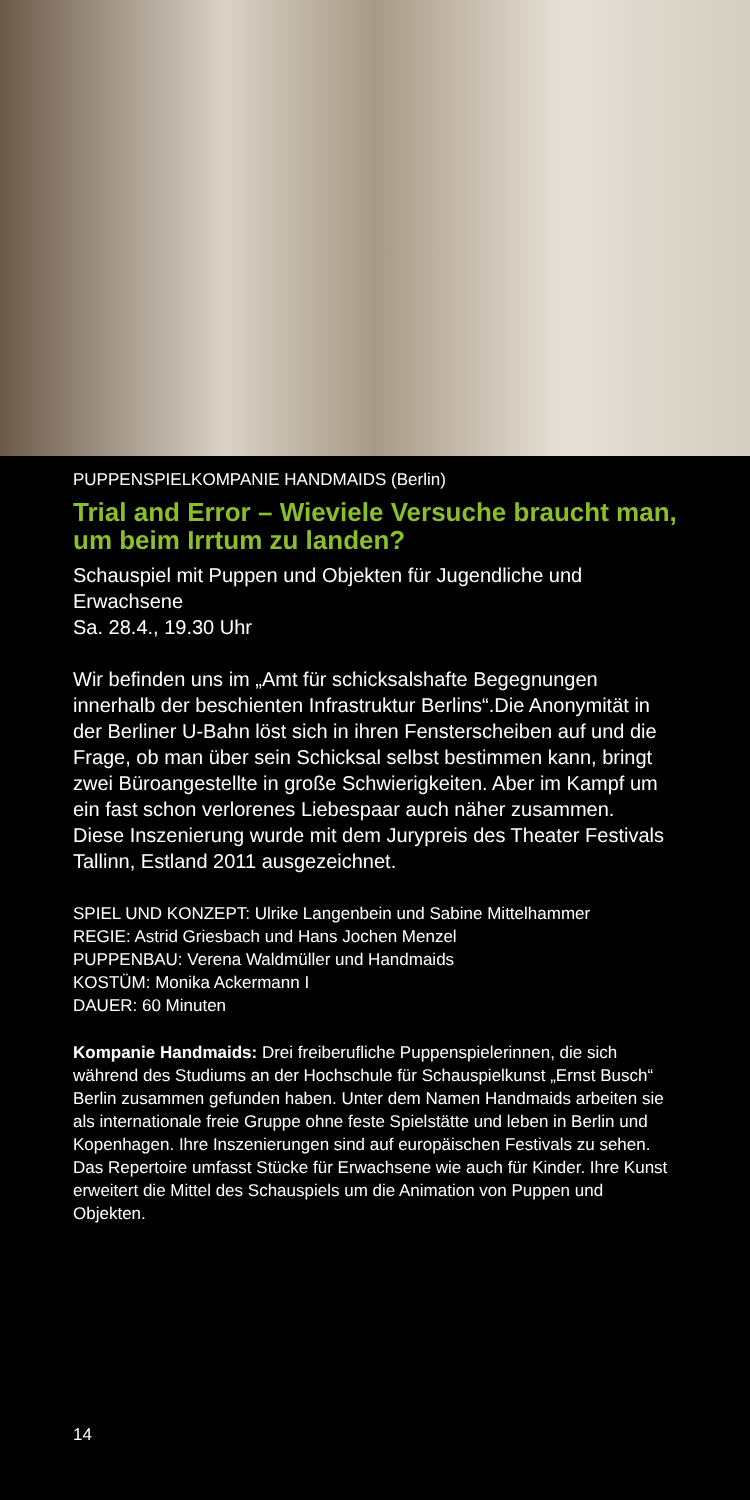PUPPENSPIELKOMPANIE HANDMAIDS (Berlin)
Trial and Error – Wieviele Versuche braucht man, um beim Irrtum zu landen?
Schauspiel mit Puppen und Objekten für Jugendliche und Erwachsene
Sa. 28.4., 19.30 Uhr
Wir befinden uns im „Amt für schicksalshafte Begegnungen innerhalb der beschienten Infrastruktur Berlins“.Die Anonymität in der Berliner U-Bahn löst sich in ihren Fensterscheiben auf und die Frage, ob man über sein Schicksal selbst bestimmen kann, bringt zwei Büroangestellte in große Schwierigkeiten. Aber im Kampf um ein fast schon verlorenes Liebespaar auch näher zusammen.
Diese Inszenierung wurde mit dem Jurypreis des Theater Festivals Tallinn, Estland 2011 ausgezeichnet.
SPIEL UND KONZEPT: Ulrike Langenbein und Sabine Mittelhammer
REGIE: Astrid Griesbach und Hans Jochen Menzel
PUPPENBAU: Verena Waldmüller und Handmaids
KOSTÜM: Monika Ackermann I
DAUER: 60 Minuten
Kompanie Handmaids: Drei freiberufliche Puppenspielerinnen, die sich während des Studiums an der Hochschule für Schauspielkunst „Ernst Busch“ Berlin zusammen gefunden haben. Unter dem Namen Handmaids arbeiten sie als internationale freie Gruppe ohne feste Spielstätte und leben in Berlin und Kopenhagen. Ihre Inszenierungen sind auf europäischen Festivals zu sehen. Das Repertoire umfasst Stücke für Erwachsene wie auch für Kinder. Ihre Kunst erweitert die Mittel des Schauspiels um die Animation von Puppen und Objekten.
14